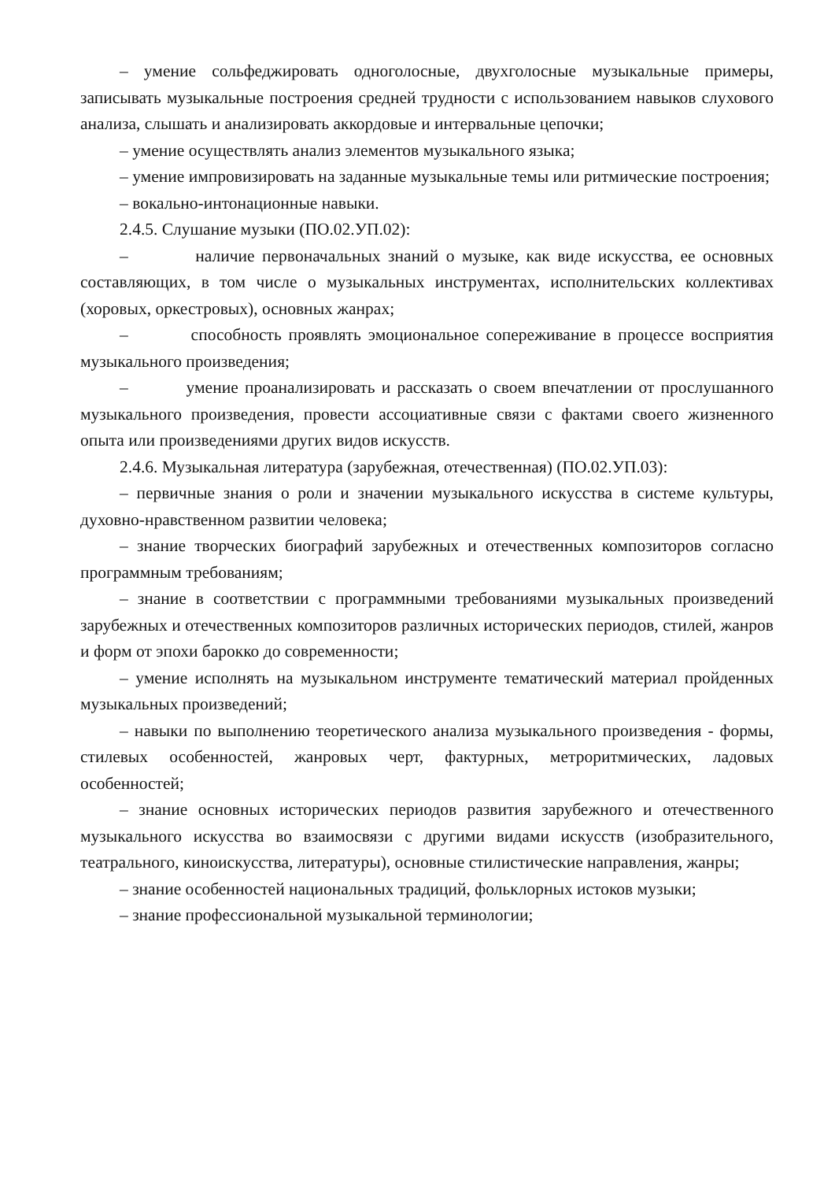– умение сольфеджировать одноголосные, двухголосные музыкальные примеры, записывать музыкальные построения средней трудности с использованием навыков слухового анализа, слышать и анализировать аккордовые и интервальные цепочки;
– умение осуществлять анализ элементов музыкального языка;
– умение импровизировать на заданные музыкальные темы или ритмические построения;
– вокально-интонационные навыки.
2.4.5. Слушание музыки (ПО.02.УП.02):
– наличие первоначальных знаний о музыке, как виде искусства, ее основных составляющих, в том числе о музыкальных инструментах, исполнительских коллективах (хоровых, оркестровых), основных жанрах;
– способность проявлять эмоциональное сопереживание в процессе восприятия музыкального произведения;
– умение проанализировать и рассказать о своем впечатлении от прослушанного музыкального произведения, провести ассоциативные связи с фактами своего жизненного опыта или произведениями других видов искусств.
2.4.6. Музыкальная литература (зарубежная, отечественная) (ПО.02.УП.03):
– первичные знания о роли и значении музыкального искусства в системе культуры, духовно-нравственном развитии человека;
– знание творческих биографий зарубежных и отечественных композиторов согласно программным требованиям;
– знание в соответствии с программными требованиями музыкальных произведений зарубежных и отечественных композиторов различных исторических периодов, стилей, жанров и форм от эпохи барокко до современности;
– умение исполнять на музыкальном инструменте тематический материал пройденных музыкальных произведений;
– навыки по выполнению теоретического анализа музыкального произведения - формы, стилевых особенностей, жанровых черт, фактурных, метроритмических, ладовых особенностей;
– знание основных исторических периодов развития зарубежного и отечественного музыкального искусства во взаимосвязи с другими видами искусств (изобразительного, театрального, киноискусства, литературы), основные стилистические направления, жанры;
– знание особенностей национальных традиций, фольклорных истоков музыки;
– знание профессиональной музыкальной терминологии;